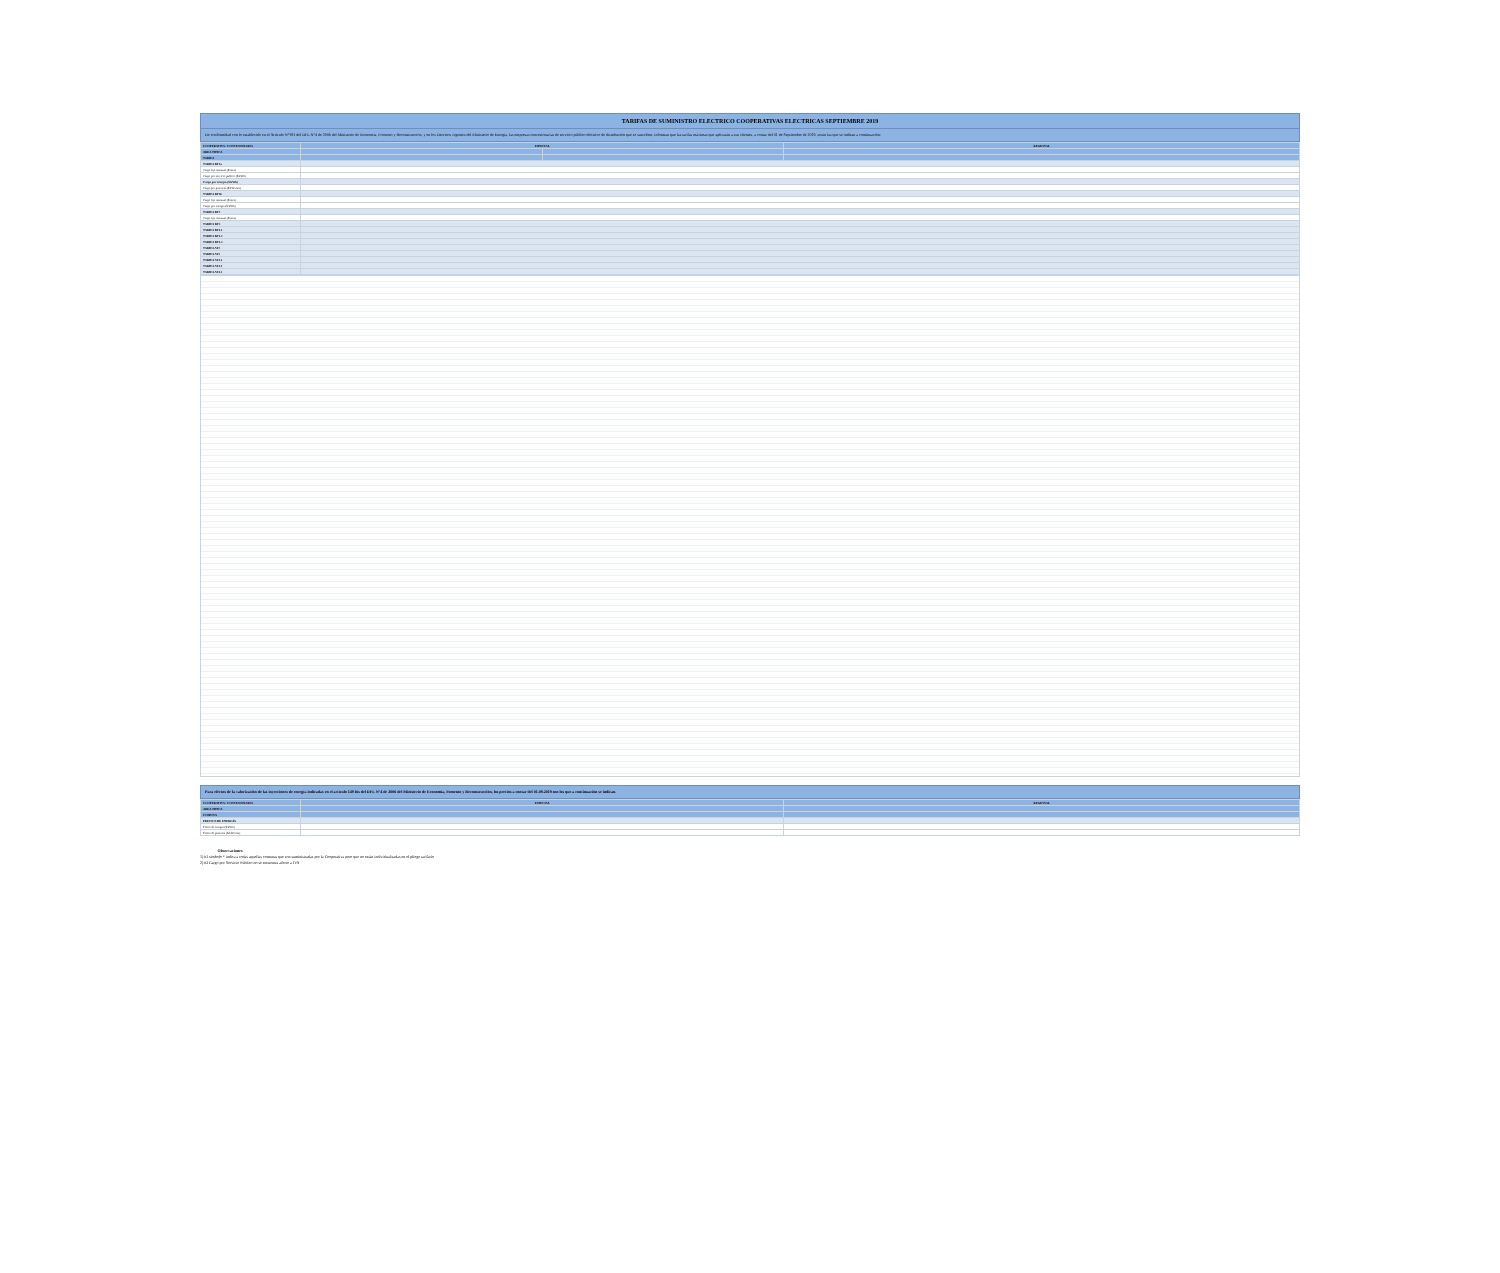TARIFAS DE SUMINISTRO ELECTRICO COOPERATIVAS ELECTRICAS SEPTIEMBRE 2019
De conformidad con lo establecido en el Artículo N°191 del DFL N°4 de 2006 del Ministerio de Economía, Fomento y Reconstrucción, y en los Decretos vigentes del Ministerio de Energía, las empresas concesionarias de servicio público eléctrico de distribución que se suscriben, informan que las tarifas máximas que aplicarán a sus clientes, a contar del 01 de Septiembre de 2019, serán las que se indican a continuación:
| COOPERATIVA / CONCESIONARIA | ESPECIAL | | REGIONAL |
| --- | --- | --- | --- |
| AREA TIPICA | | | |
| TARIFA | | | |
| TARIFA BT1a | | | |
| Cargo fijo mensual ($/mes) | | | |
| Cargo por servicio público ($/kWh) | | | |
| Cargo por energía ($/kWh) | | | |
| Cargo por potencia ($/kW/mes) | | | |
| TARIFA BT1b | | | |
| Cargo fijo mensual ($/mes) | | | |
| Cargo por energía ($/kWh) | | | |
| TARIFA BT2 | | | |
| Cargo fijo mensual ($/mes) | | | |
| TARIFA BT3 | | | |
| TARIFA BT4.1 | | | |
| TARIFA BT4.2 | | | |
| TARIFA BT4.3 | | | |
| TARIFA AT2 | | | |
| TARIFA AT3 | | | |
| TARIFA AT4.1 | | | |
| TARIFA AT4.2 | | | |
| TARIFA AT4.3 | | | |
Para efectos de la valorización de las inyecciones de energía indicadas en el artículo 149 bis del DFL N°4 de 2006 del Ministerio de Economía, Fomento y Reconstrucción, los precios a contar del 01.09.2019 son los que a continuación se indican.
| COOPERATIVA / CONCESIONARIA | ESPECIAL | REGIONAL |
| --- | --- | --- |
| AREA TIPICA | | |
| COMUNA | | |
| PRECIOS DE ENERGÍA | | |
| Precio de energía ($/kWh) | | |
| Precio de potencia ($/kW/mes) | | |
Observaciones
1) El símbolo * indica a todas aquellas comunas que son suministradas por la Cooperativa pero que no están individualizadas en el pliego tarifario
2) El Cargo por Servicio Público no se encuentra afecto a IVA